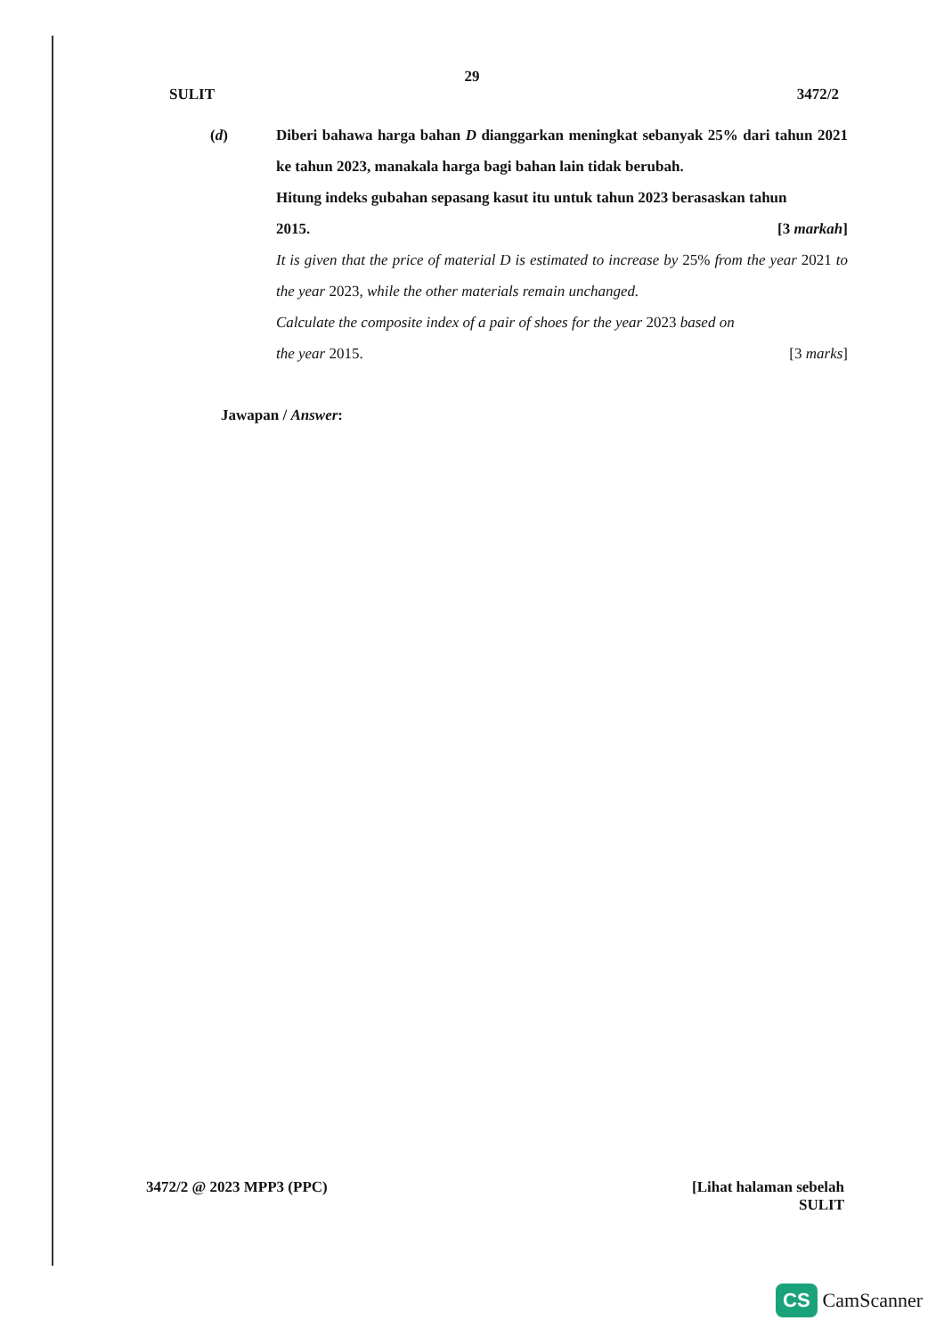29
SULIT 3472/2
(d) Diberi bahawa harga bahan D dianggarkan meningkat sebanyak 25% dari tahun 2021 ke tahun 2023, manakala harga bagi bahan lain tidak berubah.
Hitung indeks gubahan sepasang kasut itu untuk tahun 2023 berasaskan tahun
2015. [3 markah]
It is given that the price of material D is estimated to increase by 25% from the year 2021 to the year 2023, while the other materials remain unchanged.
Calculate the composite index of a pair of shoes for the year 2023 based on
the year 2015. [3 marks]
Jawapan / Answer:
3472/2 @ 2023 MPP3 (PPC) [Lihat halaman sebelah
SULIT
CS CamScanner